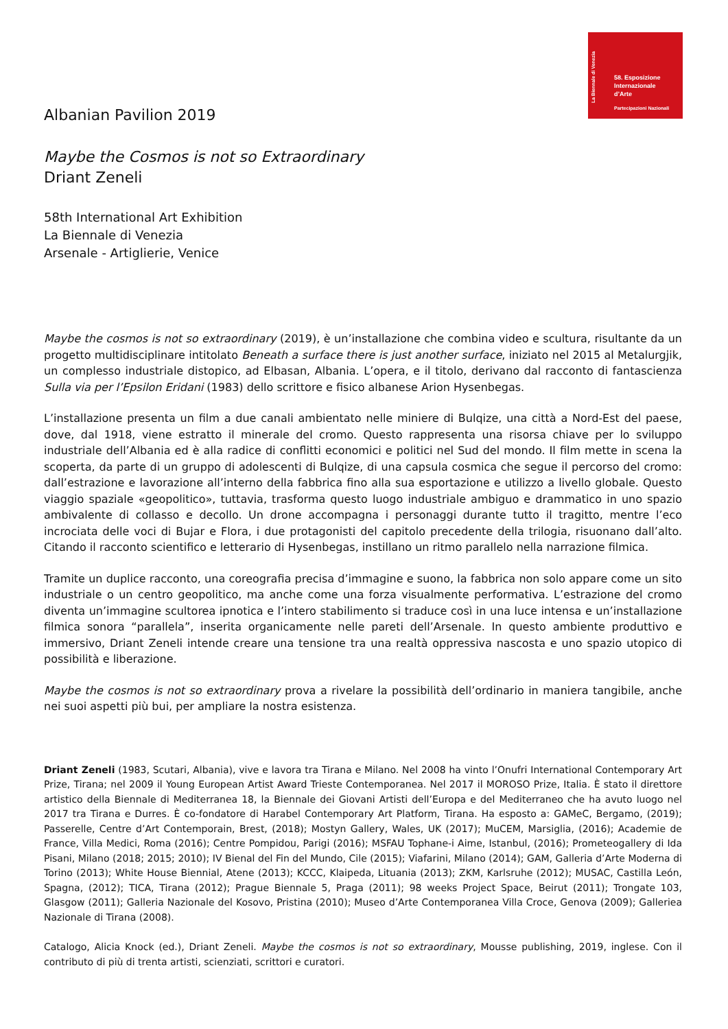La Biennale di Venezia
58. Esposizione
Internazionale
d’Arte
Partecipazioni Nazionali
Albanian Pavilion 2019
Maybe the Cosmos is not so Extraordinary
Driant Zeneli
58th International Art Exhibition
La Biennale di Venezia
Arsenale - Artiglierie, Venice
Maybe the cosmos is not so extraordinary (2019), è un’installazione che combina video e scultura, risultante da un progetto multidisciplinare intitolato Beneath a surface there is just another surface, iniziato nel 2015 al Metalurgjik, un complesso industriale distopico, ad Elbasan, Albania. L’opera, e il titolo, derivano dal racconto di fantascienza Sulla via per l’Epsilon Eridani (1983) dello scrittore e fisico albanese Arion Hysenbegas.
L’installazione presenta un film a due canali ambientato nelle miniere di Bulqize, una città a Nord-Est del paese, dove, dal 1918, viene estratto il minerale del cromo. Questo rappresenta una risorsa chiave per lo sviluppo industriale dell’Albania ed è alla radice di conflitti economici e politici nel Sud del mondo. Il film mette in scena la scoperta, da parte di un gruppo di adolescenti di Bulqize, di una capsula cosmica che segue il percorso del cromo: dall’estrazione e lavorazione all’interno della fabbrica fino alla sua esportazione e utilizzo a livello globale. Questo viaggio spaziale «geopolitico», tuttavia, trasforma questo luogo industriale ambiguo e drammatico in uno spazio ambivalente di collasso e decollo. Un drone accompagna i personaggi durante tutto il tragitto, mentre l’eco incrociata delle voci di Bujar e Flora, i due protagonisti del capitolo precedente della trilogia, risuonano dall’alto. Citando il racconto scientifico e letterario di Hysenbegas, instillano un ritmo parallelo nella narrazione filmica.
Tramite un duplice racconto, una coreografia precisa d’immagine e suono, la fabbrica non solo appare come un sito industriale o un centro geopolitico, ma anche come una forza visualmente performativa. L’estrazione del cromo diventa un’immagine scultorea ipnotica e l’intero stabilimento si traduce così in una luce intensa e un’installazione filmica sonora “parallela”, inserita organicamente nelle pareti dell’Arsenale. In questo ambiente produttivo e immersivo, Driant Zeneli intende creare una tensione tra una realtà oppressiva nascosta e uno spazio utopico di possibilità e liberazione.
Maybe the cosmos is not so extraordinary prova a rivelare la possibilità dell’ordinario in maniera tangibile, anche nei suoi aspetti più bui, per ampliare la nostra esistenza.
Driant Zeneli (1983, Scutari, Albania), vive e lavora tra Tirana e Milano. Nel 2008 ha vinto l’Onufri International Contemporary Art Prize, Tirana; nel 2009 il Young European Artist Award Trieste Contemporanea. Nel 2017 il MOROSO Prize, Italia. È stato il direttore artistico della Biennale di Mediterranea 18, la Biennale dei Giovani Artisti dell’Europa e del Mediterraneo che ha avuto luogo nel 2017 tra Tirana e Durres. È co-fondatore di Harabel Contemporary Art Platform, Tirana. Ha esposto a: GAMeC, Bergamo, (2019); Passerelle, Centre d’Art Contemporain, Brest, (2018); Mostyn Gallery, Wales, UK (2017); MuCEM, Marsiglia, (2016); Academie de France, Villa Medici, Roma (2016); Centre Pompidou, Parigi (2016); MSFAU Tophane-i Aime, Istanbul, (2016); Prometeogallery di Ida Pisani, Milano (2018; 2015; 2010); IV Bienal del Fin del Mundo, Cile (2015); Viafarini, Milano (2014); GAM, Galleria d’Arte Moderna di Torino (2013); White House Biennial, Atene (2013); KCCC, Klaipeda, Lituania (2013); ZKM, Karlsruhe (2012); MUSAC, Castilla León, Spagna, (2012); TICA, Tirana (2012); Prague Biennale 5, Praga (2011); 98 weeks Project Space, Beirut (2011); Trongate 103, Glasgow (2011); Galleria Nazionale del Kosovo, Pristina (2010); Museo d’Arte Contemporanea Villa Croce, Genova (2009); Galleriea Nazionale di Tirana (2008).
Catalogo, Alicia Knock (ed.), Driant Zeneli. Maybe the cosmos is not so extraordinary, Mousse publishing, 2019, inglese. Con il contributo di più di trenta artisti, scienziati, scrittori e curatori.